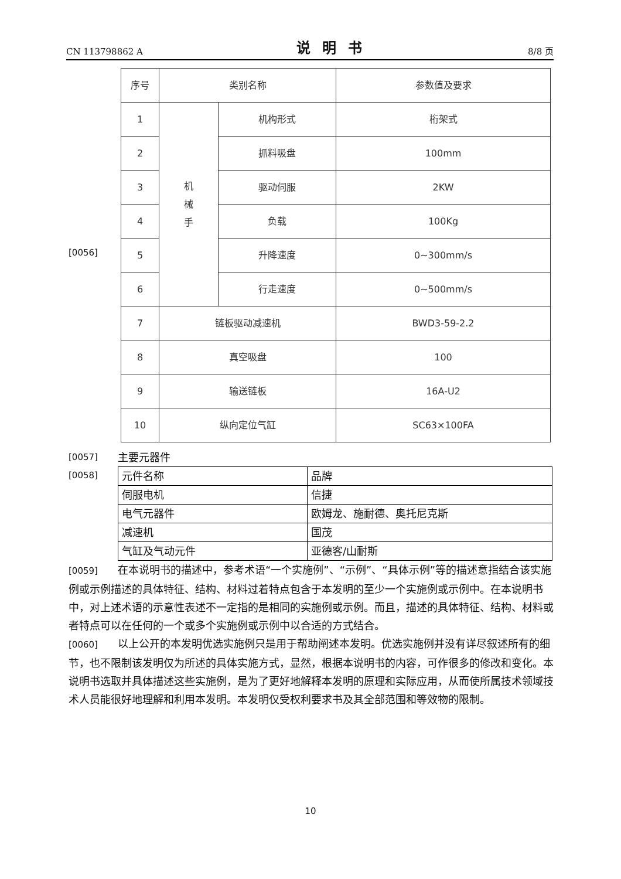CN 113798862 A 说明书 8/8 页
[0056]
| 序号 | 类别名称 | | 参数值及要求 |
| 1 | 机 械 手 | 机构形式 | 桁架式 |
| 2 | | 抓料吸盘 | 100mm |
| 3 | | 驱动伺服 | 2KW |
| 4 | | 负载 | 100Kg |
| 5 | | 升降速度 | 0~300mm/s |
| 6 | | 行走速度 | 0~500mm/s |
| 7 | 链板驱动减速机 | | BWD3-59-2.2 |
| 8 | 真空吸盘 | | 100 |
| 9 | 输送链板 | | 16A-U2 |
| 10 | 纵向定位气缸 | | SC63×100FA |
[0057] 主要元器件
[0058]
| 元件名称 | 品牌 |
| 伺服电机 | 信捷 |
| 电气元器件 | 欧姆龙、施耐德、奥托尼克斯 |
| 减速机 | 国茂 |
| 气缸及气动元件 | 亚德客/山耐斯 |
[0059] 在本说明书的描述中，参考术语“一个实施例”、“示例”、“具体示例”等的描述意指结合该实施例或示例描述的具体特征、结构、材料过着特点包含于本发明的至少一个实施例或示例中。在本说明书中，对上述术语的示意性表述不一定指的是相同的实施例或示例。而且，描述的具体特征、结构、材料或者特点可以在任何的一个或多个实施例或示例中以合适的方式结合。
[0060] 以上公开的本发明优选实施例只是用于帮助阐述本发明。优选实施例并没有详尽叙述所有的细节，也不限制该发明仅为所述的具体实施方式，显然，根据本说明书的内容，可作很多的修改和变化。本说明书选取并具体描述这些实施例，是为了更好地解释本发明的原理和实际应用，从而使所属技术领域技术人员能很好地理解和利用本发明。本发明仅受权利要求书及其全部范围和等效物的限制。
10